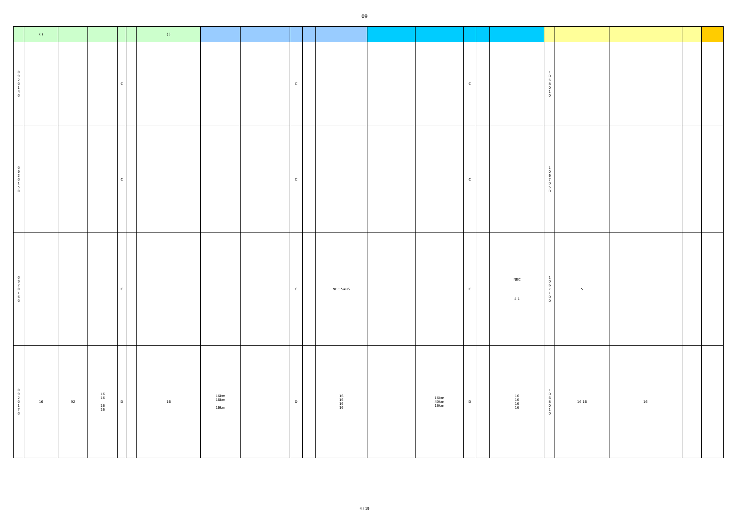09
| | ( ) | | | | | ( ) | | | | | | | | | | | | | | | |
| --- | --- | --- | --- | --- | --- | --- | --- | --- | --- | --- | --- | --- | --- | --- | --- | --- | --- | --- | --- | --- | --- |
| 0 9 2 0 1 4 0 | | | | C | | | | | C | | | | | C | | | 1 0 5 8 0 1 0 | | | | |
| 0 9 2 0 1 5 0 | | | | C | | | | | C | | | | | C | | | 1 0 6 7 0 5 0 | | | | |
| 0 9 2 0 1 6 0 | | | | C | | | | | C | | NBC SARS | | | C | | NBC 4 1 | 1 0 6 7 1 0 0 | 5 | | | |
| 0 9 2 0 1 7 0 | 16 | 92 | 16 16 16 16 | D | | 16 | 16km 16km 16km | | D | | 16 16 16 16 | | 16km 40km 16km | D | | 16 16 16 16 | 1 0 6 8 0 1 0 | 16 16 | 16 | | |
4 / 19